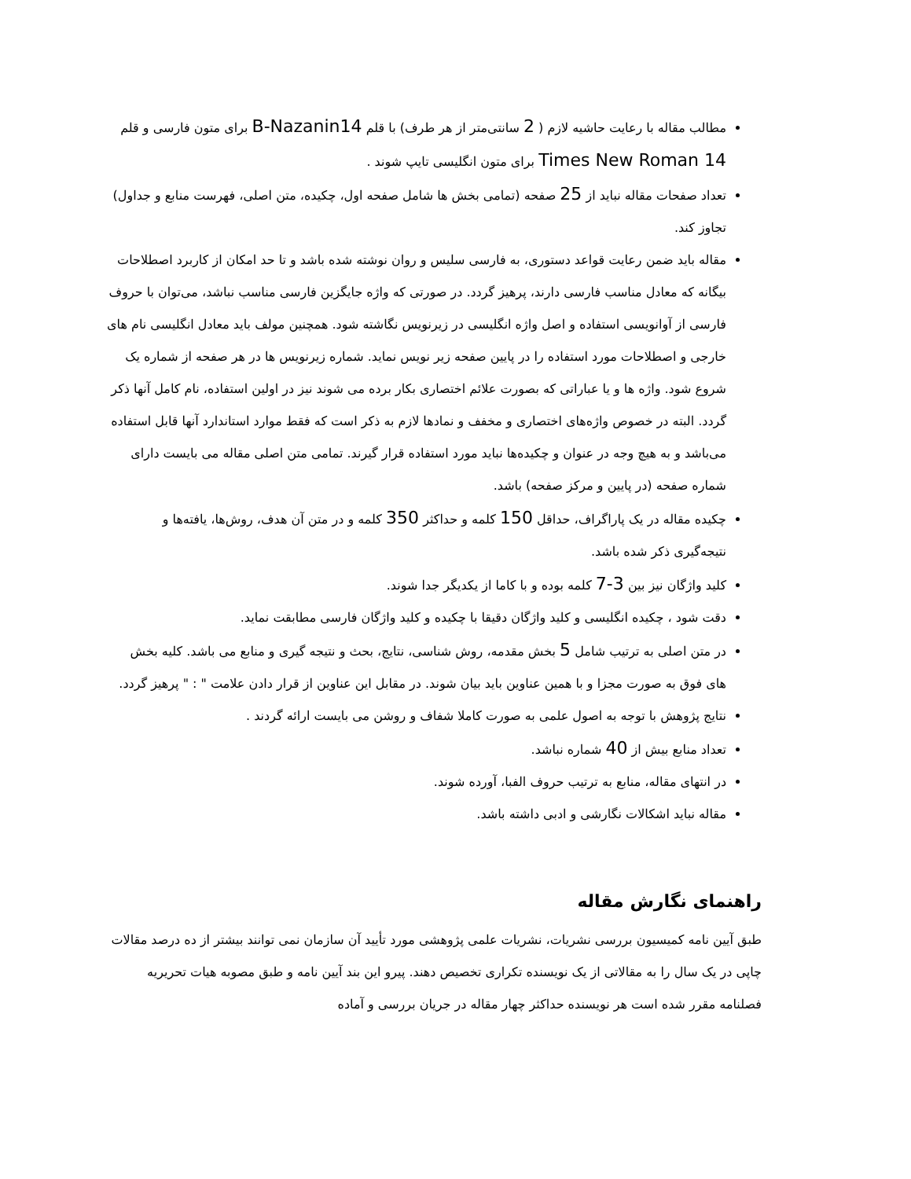مطالب مقاله با رعایت حاشیه لازم ( 2 سانتی‌متر از هر طرف) با قلم B-Nazanin14 برای متون فارسی و قلم Times New Roman 14 برای متون انگلیسی تایپ شوند .
تعداد صفحات مقاله نباید از 25 صفحه (تمامی بخش ها شامل صفحه اول، چکیده، متن اصلی، فهرست منابع و جداول) تجاوز کند.
مقاله باید ضمن رعایت قواعد دستوری، به فارسی سلیس و روان نوشته شده باشد و تا حد امکان از کاربرد اصطلاحات بیگانه که معادل مناسب فارسی دارند، پرهیز گردد. در صورتی که واژه جایگزین فارسی مناسب نباشد، می‌توان با حروف فارسی از آوانویسی استفاده و اصل واژه انگلیسی در زیرنویس نگاشته شود. همچنین مولف باید معادل انگلیسی نام های خارجی و اصطلاحات مورد استفاده را در پایین صفحه زیر نویس نماید. شماره زیرنویس ها در هر صفحه از شماره یک شروع شود. واژه ها و یا عباراتی که بصورت علائم اختصاری بکار برده می شوند نیز در اولین استفاده، نام کامل آنها ذکر گردد. البته در خصوص واژه‌های اختصاری و مخفف و نمادها لازم به ذکر است که فقط موارد استاندارد آنها قابل استفاده می‌باشد و به هیچ وجه در عنوان و چکیده‌ها نباید مورد استفاده قرار گیرند. تمامی متن اصلی مقاله می بایست دارای شماره صفحه (در پایین و مرکز صفحه) باشد.
چکیده مقاله در یک پاراگراف، حداقل 150 کلمه و حداکثر 350 کلمه و در متن آن هدف، روش‌ها، یافته‌ها و نتیجه‌گیری ذکر شده باشد.
کلید واژگان نیز بین 3-7 کلمه بوده و با کاما از یکدیگر جدا شوند.
دقت شود ، چکیده انگلیسی و کلید واژگان دقیقا با چکیده و کلید واژگان فارسی مطابقت نماید.
در متن اصلی به ترتیب شامل 5 بخش مقدمه، روش شناسی، نتایج، بحث و نتیجه گیری و منابع می باشد. کلیه بخش های فوق به صورت مجزا و با همین عناوین باید بیان شوند. در مقابل این عناوین از قرار دادن علامت " : " پرهیز گردد.
نتایج پژوهش با توجه به اصول علمی به صورت کاملا شفاف و روشن می بایست ارائه گردند .
تعداد منابع بیش از 40 شماره نباشد.
در انتهای مقاله، منابع به ترتیب حروف الفبا، آورده شوند.
مقاله نباید اشکالات نگارشی و ادبی داشته باشد.
راهنمای نگارش مقاله
طبق آیین نامه کمیسیون بررسی نشریات، نشریات علمی پژوهشی مورد تأیید آن سازمان نمی توانند بیشتر از ده درصد مقالات چاپی در یک سال را به مقالاتی از یک نویسنده تکراری تخصیص دهند. پیرو این بند آیین نامه و طبق مصوبه هیات تحریریه فصلنامه مقرر شده است هر نویسنده حداکثر چهار مقاله در جریان بررسی و آماده